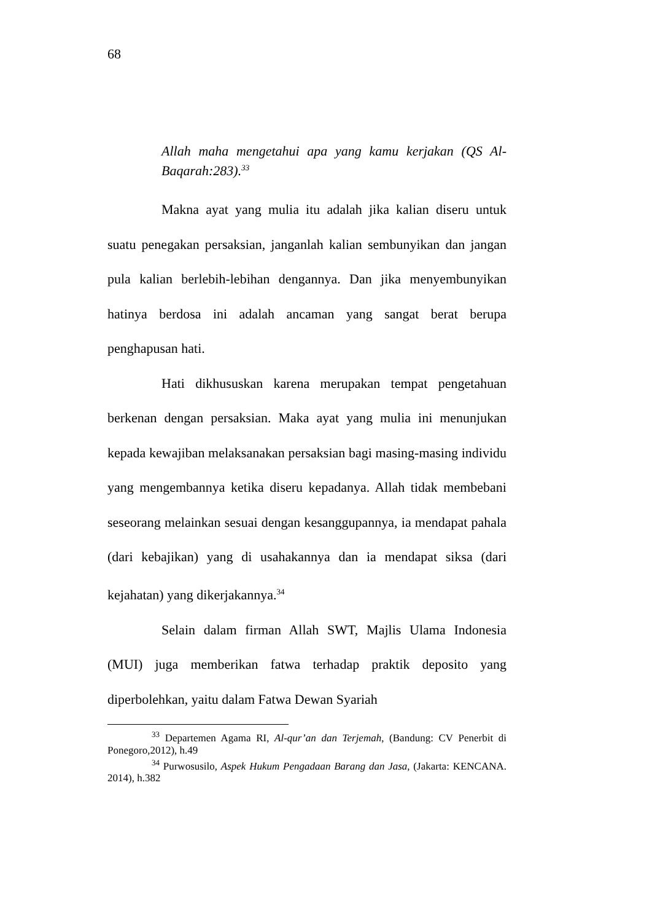68
Allah maha mengetahui apa yang kamu kerjakan (QS Al-Baqarah:283).<sup>33</sup>
Makna ayat yang mulia itu adalah jika kalian diseru untuk suatu penegakan persaksian, janganlah kalian sembunyikan dan jangan pula kalian berlebih-lebihan dengannya. Dan jika menyembunyikan hatinya berdosa ini adalah ancaman yang sangat berat berupa penghapusan hati.
Hati dikhususkan karena merupakan tempat pengetahuan berkenan dengan persaksian. Maka ayat yang mulia ini menunjukan kepada kewajiban melaksanakan persaksian bagi masing-masing individu yang mengembannya ketika diseru kepadanya. Allah tidak membebani seseorang melainkan sesuai dengan kesanggupannya, ia mendapat pahala (dari kebajikan) yang di usahakannya dan ia mendapat siksa (dari kejahatan) yang dikerjakannya.<sup>34</sup>
Selain dalam firman Allah SWT, Majlis Ulama Indonesia (MUI) juga memberikan fatwa terhadap praktik deposito yang diperbolehkan, yaitu dalam Fatwa Dewan Syariah
<sup>33</sup> Departemen Agama RI, Al-qur’an dan Terjemah, (Bandung: CV Penerbit di Ponegoro,2012), h.49
<sup>34</sup> Purwosusilo, Aspek Hukum Pengadaan Barang dan Jasa, (Jakarta: KENCANA. 2014), h.382